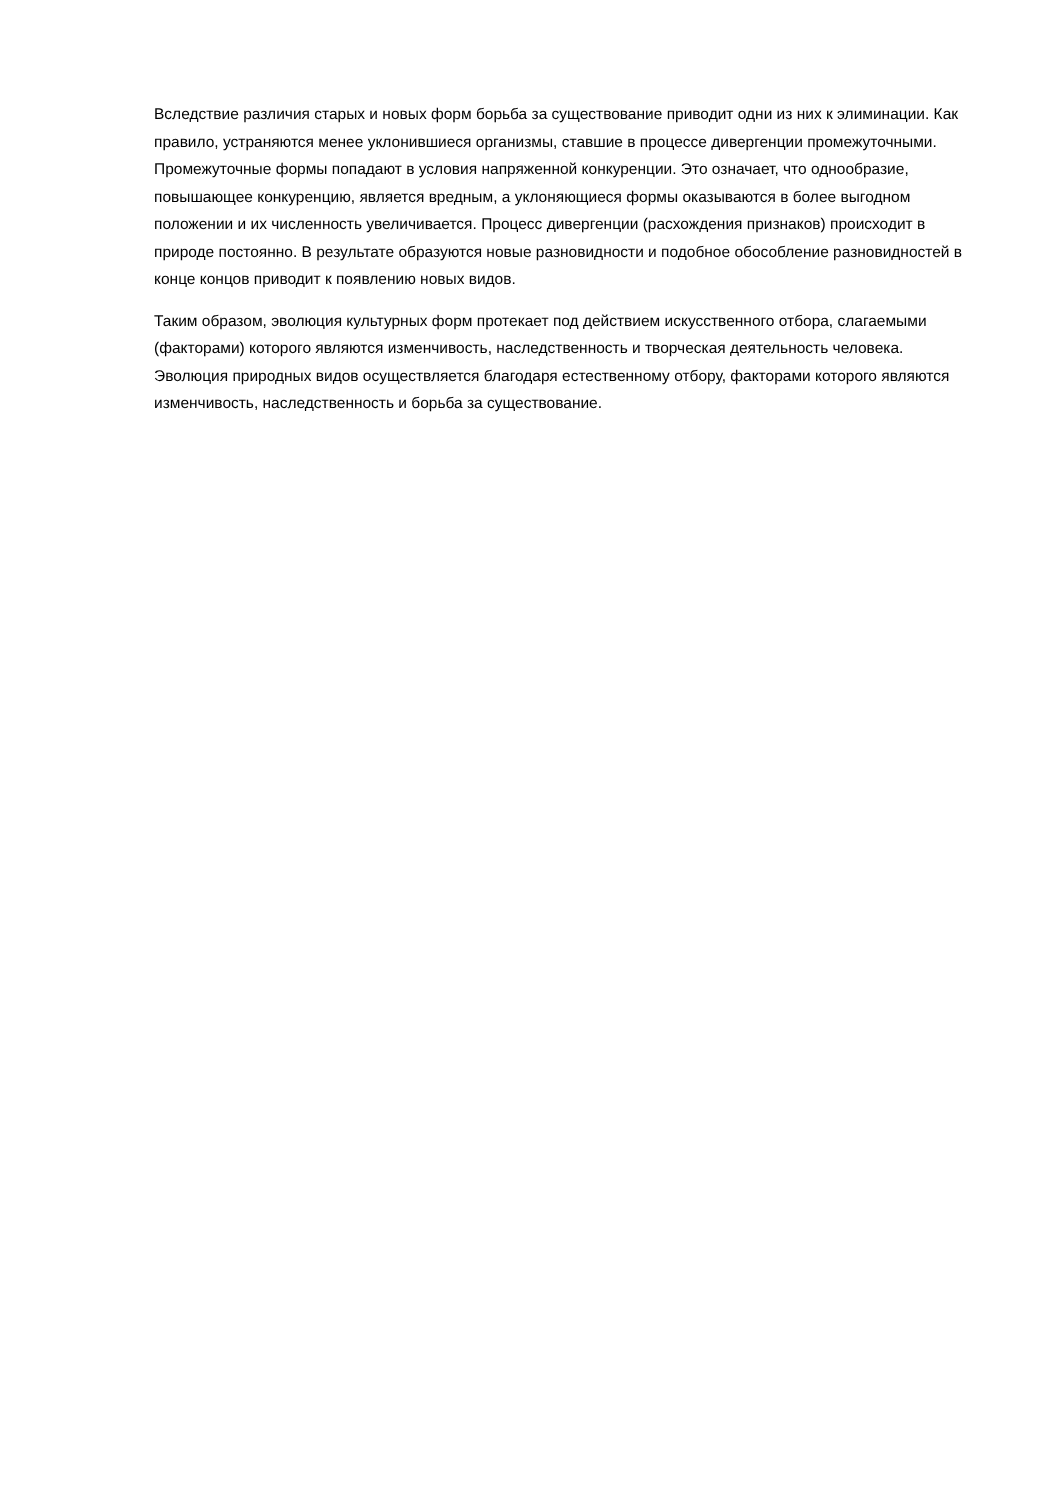Вследствие различия старых и новых форм борьба за существование приводит одни из них к элиминации. Как правило, устраняются менее уклонившиеся организмы, ставшие в процессе дивергенции промежуточными. Промежуточные формы попадают в условия напряженной конкуренции. Это означает, что однообразие, повышающее конкуренцию, является вредным, а уклоняющиеся формы оказываются в более выгодном положении и их численность увеличивается. Процесс дивергенции (расхождения признаков) происходит в природе постоянно. В результате образуются новые разновидности и подобное обособление разновидностей в конце концов приводит к появлению новых видов.
Таким образом, эволюция культурных форм протекает под действием искусственного отбора, слагаемыми (факторами) которого являются изменчивость, наследственность и творческая деятельность человека. Эволюция природных видов осуществляется благодаря естественному отбору, факторами которого являются изменчивость, наследственность и борьба за существование.